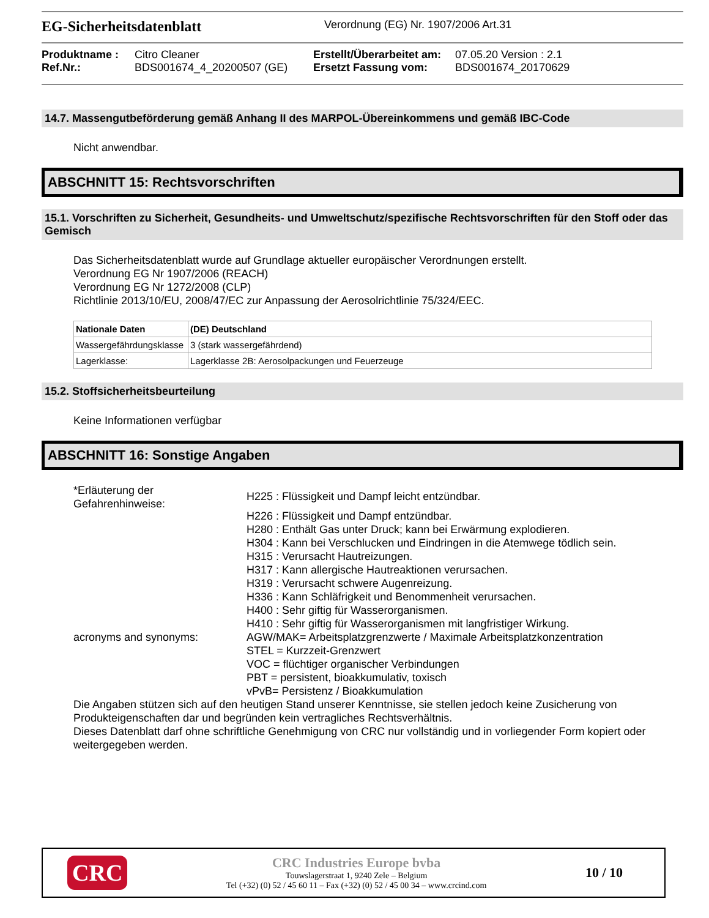EG-Sicherheitsdatenblatt
Verordnung (EG) Nr. 1907/2006 Art.31
Produktname : Citro Cleaner Erstellt/Überarbeitet am: 07.05.20 Version : 2.1 Ref.Nr.: BDS001674_4_20200507 (GE) Ersetzt Fassung vom: BDS001674_20170629
14.7. Massengutbeförderung gemäß Anhang II des MARPOL-Übereinkommens und gemäß IBC-Code
Nicht anwendbar.
ABSCHNITT 15: Rechtsvorschriften
15.1. Vorschriften zu Sicherheit, Gesundheits- und Umweltschutz/spezifische Rechtsvorschriften für den Stoff oder das Gemisch
Das Sicherheitsdatenblatt wurde auf Grundlage aktueller europäischer Verordnungen erstellt.
Verordnung EG Nr 1907/2006 (REACH)
Verordnung EG Nr 1272/2008 (CLP)
Richtlinie 2013/10/EU, 2008/47/EC zur Anpassung der Aerosolrichtlinie 75/324/EEC.
| Nationale Daten | (DE) Deutschland |
| Wassergefährdungsklasse | 3 (stark wassergefährdend) |
| Lagerklasse: | Lagerklasse 2B: Aerosolpackungen und Feuerzeuge |
15.2. Stoffsicherheitsbeurteilung
Keine Informationen verfügbar
ABSCHNITT 16: Sonstige Angaben
*Erläuterung der Gefahrenhinweise:
H225 : Flüssigkeit und Dampf leicht entzündbar.
H226 : Flüssigkeit und Dampf entzündbar.
H280 : Enthält Gas unter Druck; kann bei Erwärmung explodieren.
H304 : Kann bei Verschlucken und Eindringen in die Atemwege tödlich sein.
H315 : Verursacht Hautreizungen.
H317 : Kann allergische Hautreaktionen verursachen.
H319 : Verursacht schwere Augenreizung.
H336 : Kann Schläfrigkeit und Benommenheit verursachen.
H400 : Sehr giftig für Wasserorganismen.
H410 : Sehr giftig für Wasserorganismen mit langfristiger Wirkung.
acronyms and synonyms:
AGW/MAK= Arbeitsplatzgrenzwerte / Maximale Arbeitsplatzkonzentration
STEL = Kurzzeit-Grenzwert
VOC = flüchtiger organischer Verbindungen
PBT = persistent, bioakkumulativ, toxisch
vPvB= Persistenz / Bioakkumulation
Die Angaben stützen sich auf den heutigen Stand unserer Kenntnisse, sie stellen jedoch keine Zusicherung von Produkteigenschaften dar und begründen kein vertragliches Rechtsverhältnis.
Dieses Datenblatt darf ohne schriftliche Genehmigung von CRC nur vollständig und in vorliegender Form kopiert oder weitergegeben werden.
CRC
CRC Industries Europe bvba
Touwslagerstraat 1, 9240 Zele – Belgium
Tel (+32) (0) 52 / 45 60 11 – Fax (+32) (0) 52 / 45 00 34 – www.crcind.com
10 / 10